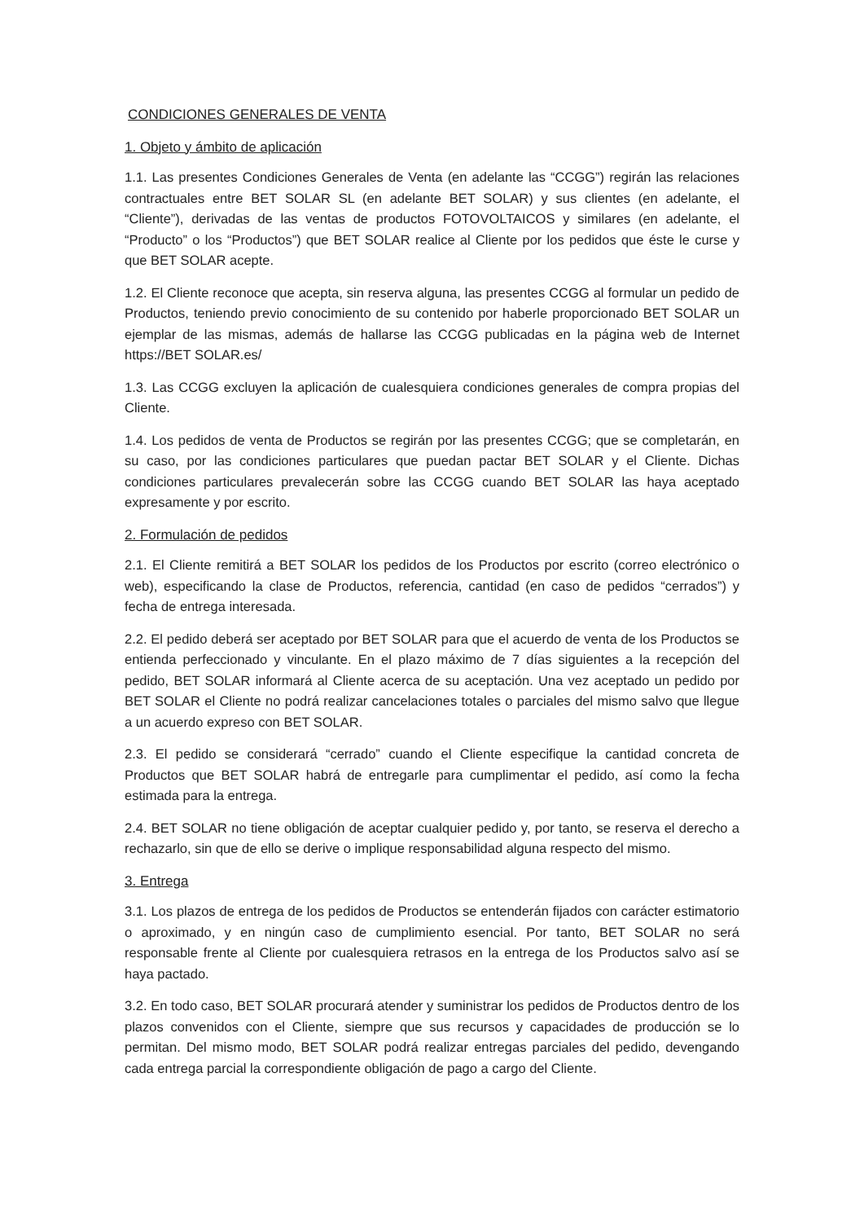CONDICIONES GENERALES DE VENTA
1. Objeto y ámbito de aplicación
1.1. Las presentes Condiciones Generales de Venta (en adelante las “CCGG”) regirán las relaciones contractuales entre BET SOLAR SL (en adelante BET SOLAR) y sus clientes (en adelante, el “Cliente”), derivadas de las ventas de productos FOTOVOLTAICOS y similares (en adelante, el “Producto” o los “Productos”) que BET SOLAR realice al Cliente por los pedidos que éste le curse y que BET SOLAR acepte.
1.2. El Cliente reconoce que acepta, sin reserva alguna, las presentes CCGG al formular un pedido de Productos, teniendo previo conocimiento de su contenido por haberle proporcionado BET SOLAR un ejemplar de las mismas, además de hallarse las CCGG publicadas en la página web de Internet https://BET SOLAR.es/
1.3. Las CCGG excluyen la aplicación de cualesquiera condiciones generales de compra propias del Cliente.
1.4. Los pedidos de venta de Productos se regirán por las presentes CCGG; que se completarán, en su caso, por las condiciones particulares que puedan pactar BET SOLAR y el Cliente. Dichas condiciones particulares prevalecerán sobre las CCGG cuando BET SOLAR las haya aceptado expresamente y por escrito.
2. Formulación de pedidos
2.1. El Cliente remitirá a BET SOLAR los pedidos de los Productos por escrito (correo electrónico o web), especificando la clase de Productos, referencia, cantidad (en caso de pedidos “cerrados”) y fecha de entrega interesada.
2.2. El pedido deberá ser aceptado por BET SOLAR para que el acuerdo de venta de los Productos se entienda perfeccionado y vinculante. En el plazo máximo de 7 días siguientes a la recepción del pedido, BET SOLAR informará al Cliente acerca de su aceptación. Una vez aceptado un pedido por BET SOLAR el Cliente no podrá realizar cancelaciones totales o parciales del mismo salvo que llegue a un acuerdo expreso con BET SOLAR.
2.3. El pedido se considerará “cerrado” cuando el Cliente especifique la cantidad concreta de Productos que BET SOLAR habrá de entregarle para cumplimentar el pedido, así como la fecha estimada para la entrega.
2.4. BET SOLAR no tiene obligación de aceptar cualquier pedido y, por tanto, se reserva el derecho a rechazarlo, sin que de ello se derive o implique responsabilidad alguna respecto del mismo.
3. Entrega
3.1. Los plazos de entrega de los pedidos de Productos se entenderán fijados con carácter estimatorio o aproximado, y en ningún caso de cumplimiento esencial. Por tanto, BET SOLAR no será responsable frente al Cliente por cualesquiera retrasos en la entrega de los Productos salvo así se haya pactado.
3.2. En todo caso, BET SOLAR procurará atender y suministrar los pedidos de Productos dentro de los plazos convenidos con el Cliente, siempre que sus recursos y capacidades de producción se lo permitan. Del mismo modo, BET SOLAR podrá realizar entregas parciales del pedido, devengando cada entrega parcial la correspondiente obligación de pago a cargo del Cliente.